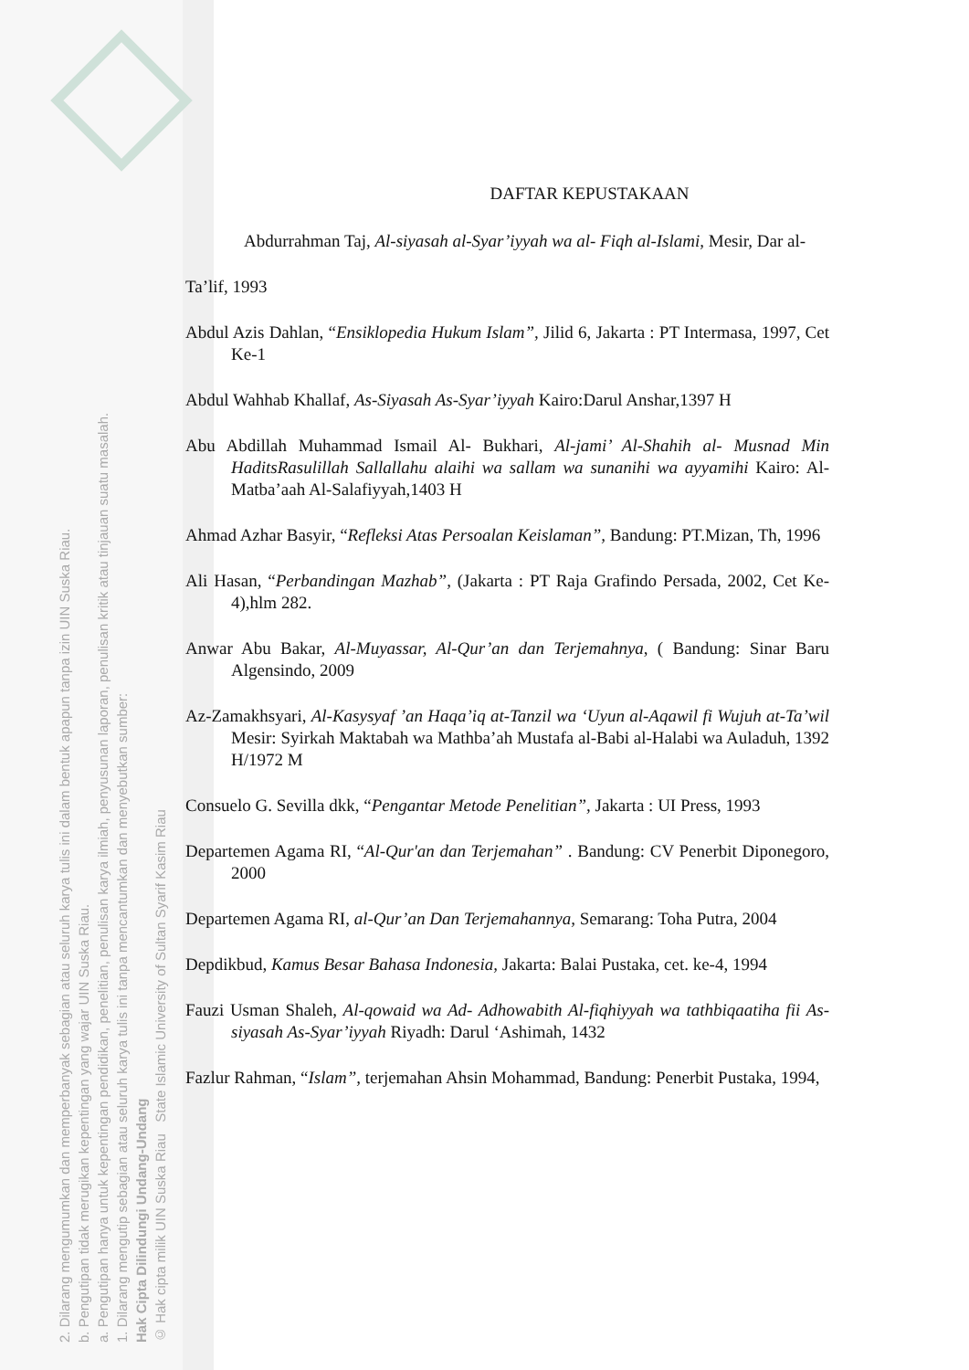2. Dilarang mengumumkan dan memperbanyak sebagian atau seluruh karya tulis ini dalam bentuk apapun tanpa izin UIN Suska Riau.
b. Pengutipan tidak merugikan kepentingan yang wajar UIN Suska Riau.
a. Pengutipan hanya untuk kepentingan pendidikan, penelitian, penulisan karya ilmiah, penyusunan laporan, penulisan kritik atau tinjauan suatu masalah.
1. Dilarang mengutip sebagian atau seluruh karya tulis ini tanpa mencantumkan dan menyebutkan sumber:
Hak Cipta Dilindungi Undang-Undang
© Hak cipta milik UIN Suska Riau State Islamic University of Sultan Syarif Kasim Riau
DAFTAR KEPUSTAKAAN
Abdurrahman Taj, Al-siyasah al-Syar’iyyah wa al- Fiqh al-Islami, Mesir, Dar al-
Ta’lif, 1993
Abdul Azis Dahlan, “Ensiklopedia Hukum Islam”, Jilid 6, Jakarta : PT Intermasa, 1997, Cet Ke-1
Abdul Wahhab Khallaf, As-Siyasah As-Syar’iyyah Kairo:Darul Anshar,1397 H
Abu Abdillah Muhammad Ismail Al- Bukhari, Al-jami’ Al-Shahih al- Musnad Min HaditsRasulillah Sallallahu alaihi wa sallam wa sunanihi wa ayyamihi Kairo: Al-Matba’aah Al-Salafiyyah,1403 H
Ahmad Azhar Basyir, “Refleksi Atas Persoalan Keislaman”, Bandung: PT.Mizan, Th, 1996
Ali Hasan, “Perbandingan Mazhab”, (Jakarta : PT Raja Grafindo Persada, 2002, Cet Ke-4),hlm 282.
Anwar Abu Bakar, Al-Muyassar, Al-Qur’an dan Terjemahnya, ( Bandung: Sinar Baru Algensindo, 2009
Az-Zamakhsyari, Al-Kasysyaf ’an Haqa’iq at-Tanzil wa ‘Uyun al-Aqawil fi Wujuh at-Ta’wil Mesir: Syirkah Maktabah wa Mathba’ah Mustafa al-Babi al-Halabi wa Auladuh, 1392 H/1972 M
Consuelo G. Sevilla dkk, “Pengantar Metode Penelitian”, Jakarta : UI Press, 1993
Departemen Agama RI, “Al-Qur'an dan Terjemahan” . Bandung: CV Penerbit Diponegoro, 2000
Departemen Agama RI, al-Qur’an Dan Terjemahannya, Semarang: Toha Putra, 2004
Depdikbud, Kamus Besar Bahasa Indonesia, Jakarta: Balai Pustaka, cet. ke-4, 1994
Fauzi Usman Shaleh, Al-qowaid wa Ad- Adhowabith Al-fiqhiyyah wa tathbiqaatiha fii As-siyasah As-Syar’iyyah Riyadh: Darul ‘Ashimah, 1432
Fazlur Rahman, “Islam”, terjemahan Ahsin Mohammad, Bandung: Penerbit Pustaka, 1994,